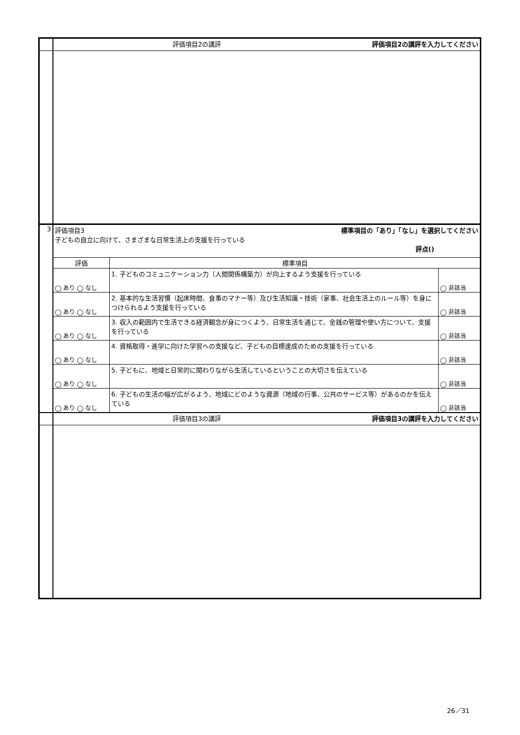| | 評価項目2の講評を入力してください 評価項目2の講評 | | |
| 3 | 標準項目の「あり」「なし」を選択してください 評価項目3 子どもの自立に向けて、さまざまな日常生活上の支援を行っている 評点() | | |
| | 評価 | 標準項目 | |
| | ◯ あり ◯ なし | 1. 子どものコミュニケーション力（人間関係構築力）が向上するよう支援を行っている | ◯ 非該当 |
| | ◯ あり ◯ なし | 2. 基本的な生活習慣（起床時間、食事のマナー等）及び生活知識・技術（家事、社会生活上のルール等）を身につけられるよう支援を行っている | ◯ 非該当 |
| | ◯ あり ◯ なし | 3. 収入の範囲内で生活できる経済観念が身につくよう、日常生活を通じて、金銭の管理や使い方について、支援を行っている | ◯ 非該当 |
| | ◯ あり ◯ なし | 4. 資格取得・進学に向けた学習への支援など、子どもの目標達成のための支援を行っている | ◯ 非該当 |
| | ◯ あり ◯ なし | 5. 子どもに、地域と日常的に関わりながら生活しているということの大切さを伝えている | ◯ 非該当 |
| | ◯ あり ◯ なし | 6. 子どもの生活の幅が広がるよう、地域にどのような資源（地域の行事、公共のサービス等）があるのかを伝えている | ◯ 非該当 |
| | 評価項目3の講評を入力してください 評価項目3の講評 | | |
26／31